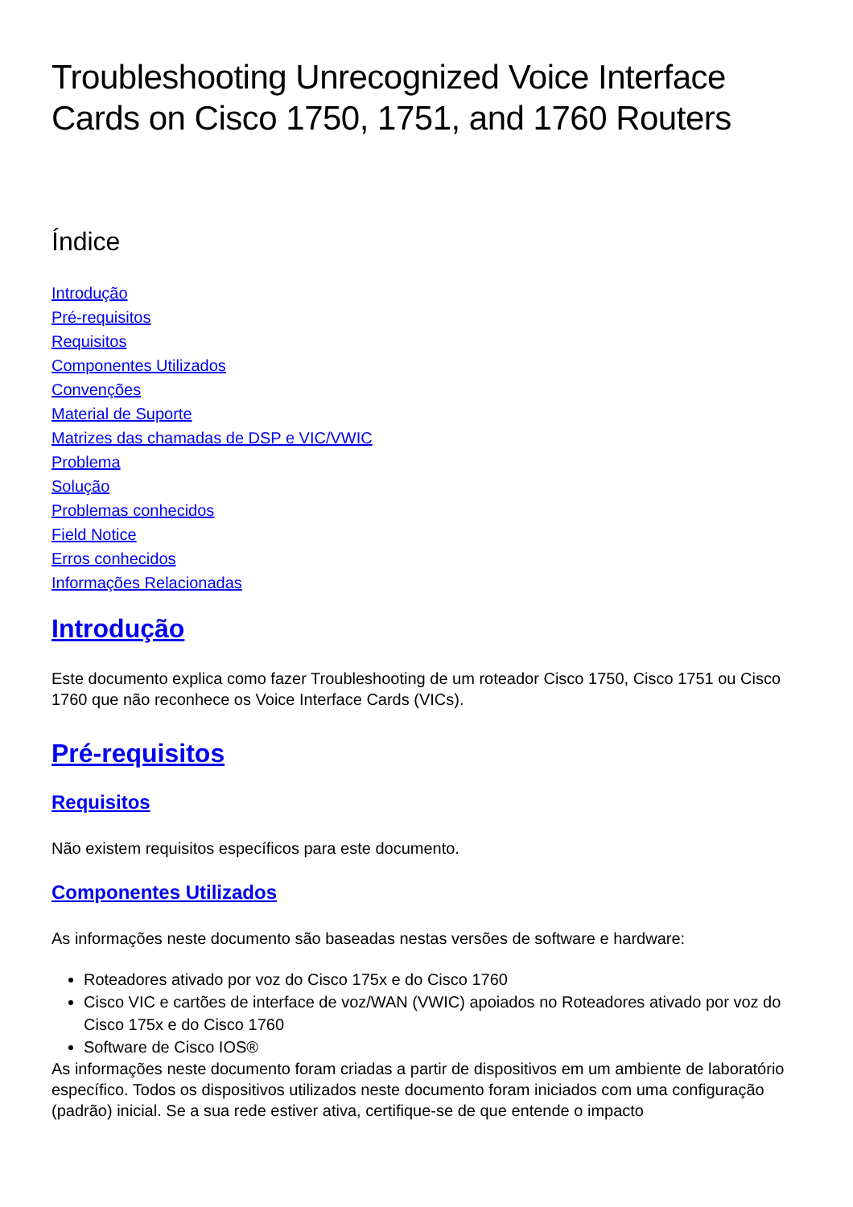Troubleshooting Unrecognized Voice Interface Cards on Cisco 1750, 1751, and 1760 Routers
Índice
Introdução
Pré-requisitos
Requisitos
Componentes Utilizados
Convenções
Material de Suporte
Matrizes das chamadas de DSP e VIC/VWIC
Problema
Solução
Problemas conhecidos
Field Notice
Erros conhecidos
Informações Relacionadas
Introdução
Este documento explica como fazer Troubleshooting de um roteador Cisco 1750, Cisco 1751 ou Cisco 1760 que não reconhece os Voice Interface Cards (VICs).
Pré-requisitos
Requisitos
Não existem requisitos específicos para este documento.
Componentes Utilizados
As informações neste documento são baseadas nestas versões de software e hardware:
Roteadores ativado por voz do Cisco 175x e do Cisco 1760
Cisco VIC e cartões de interface de voz/WAN (VWIC) apoiados no Roteadores ativado por voz do Cisco 175x e do Cisco 1760
Software de Cisco IOS®
As informações neste documento foram criadas a partir de dispositivos em um ambiente de laboratório específico. Todos os dispositivos utilizados neste documento foram iniciados com uma configuração (padrão) inicial. Se a sua rede estiver ativa, certifique-se de que entende o impacto